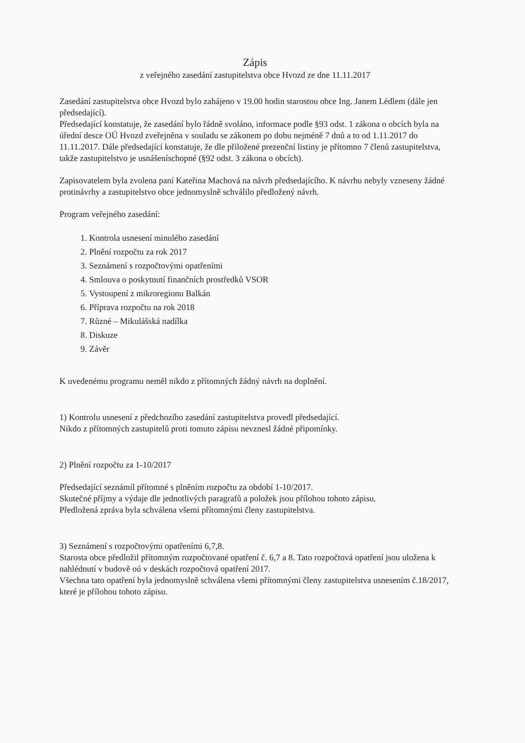Zápis
z veřejného zasedání zastupitelstva obce Hvozd ze dne 11.11.2017
Zasedání zastupitelstva obce Hvozd bylo zahájeno v 19.00 hodin starostou obce Ing. Janem Lédlem (dále jen předsedající).
Předsedající konstatuje, že zasedání bylo řádně svoláno, informace podle §93 odst. 1 zákona o obcích byla na úřední desce OÚ Hvozd zveřejněna v souladu se zákonem po dobu nejméně 7 dnů a to od 1.11.2017 do 11.11.2017. Dále předsedající konstatuje, že dle přiložené prezenční listiny je přítomno 7 členů zastupitelstva, takže zastupitelstvo je usnášeníschopné (§92 odst. 3 zákona o obcích).
Zapisovatelem byla zvolena paní Kateřina Machová na návrh předsedajícího. K návrhu nebyly vzneseny žádné protinávrhy a zastupitelstvo obce jednomyslně schválilo předložený návrh.
Program veřejného zasedání:
1. Kontrola usnesení minulého zasedání
2. Plnění rozpočtu za rok 2017
3. Seznámení s rozpočtovými opatřeními
4. Smlouva o poskytnutí finančních prostředků VSOR
5. Vystoupení z mikroregionu Balkán
6. Příprava rozpočtu na rok 2018
7. Různé – Mikulášská nadílka
8. Diskuze
9. Závěr
K uvedenému programu neměl nikdo z přítomných žádný návrh na doplnění.
1) Kontrolu usnesení z předchozího zasedání zastupitelstva provedl předsedající.
Nikdo z přítomných zastupitelů proti tomuto zápisu nevznesl žádné připomínky.
2) Plnění rozpočtu za 1-10/2017
Předsedající seznámil přítomné s plněním rozpočtu za období 1-10/2017.
Skutečné příjmy a výdaje dle jednotlivých paragrafů a položek jsou přílohou tohoto zápisu.
Předložená zpráva byla schválena všemi přítomnými členy zastupitelstva.
3) Seznámení s rozpočtovými opatřeními 6,7,8.
Starosta obce předložil přítomným rozpočtované opatření č. 6,7 a 8. Tato rozpočtová opatření jsou uložena k nahlédnutí v budově oú v deskách rozpočtová opatření 2017.
Všechna tato opatření byla jednomyslně schválena všemi přítomnými členy zastupitelstva usnesením č.18/2017, které je přílohou tohoto zápisu.